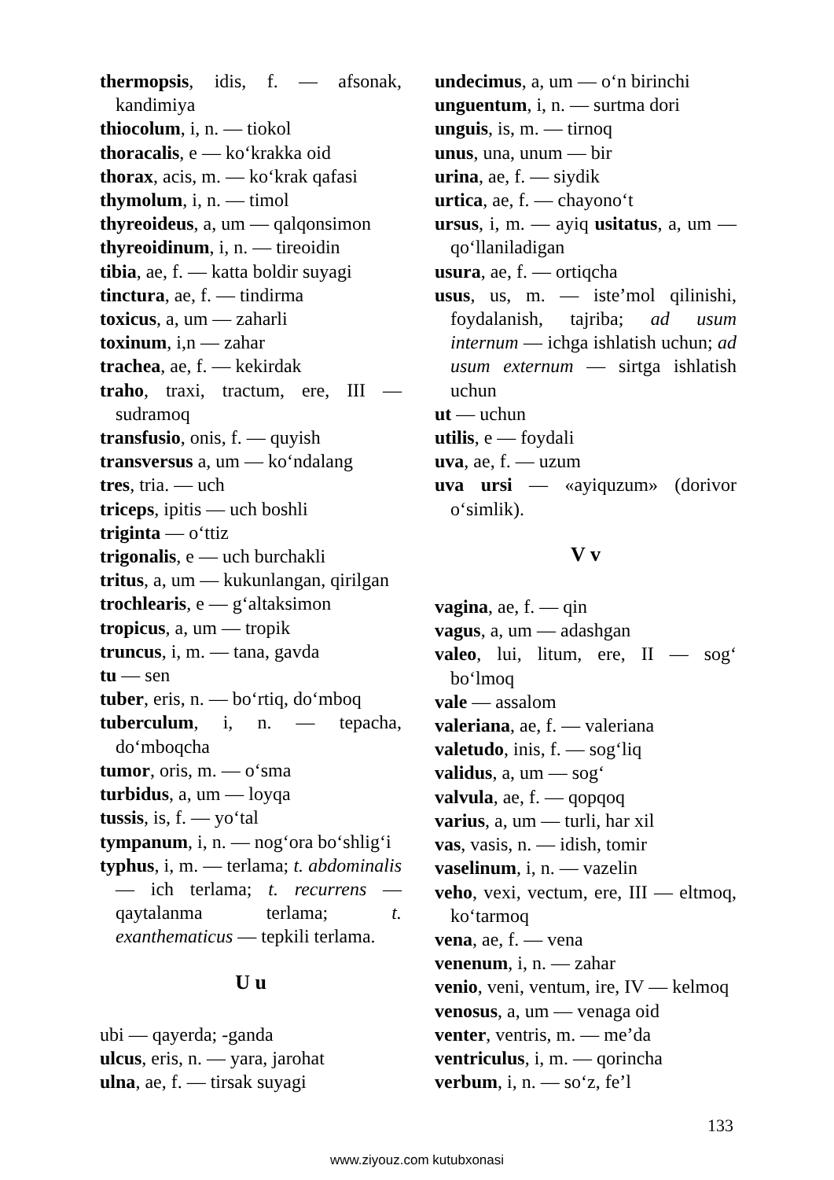thermopsis, idis, f. — afsonak, kandimiya
thiocolum, i, n. — tiokol
thoracalis, e — ko‘krakka oid
thorax, acis, m. — ko‘krak qafasi
thymolum, i, n. — timol
thyreoideus, a, um — qalqonsimon
thyreoidinum, i, n. — tireoidin
tibia, ae, f. — katta boldir suyagi
tinctura, ae, f. — tindirma
toxicus, a, um — zaharli
toxinum, i,n — zahar
trachea, ae, f. — kekirdak
traho, traxi, tractum, ere, III — sudramoq
transfusio, onis, f. — quyish
transversus a, um — ko‘ndalang
tres, tria. — uch
triceps, ipitis — uch boshli
triginta — o‘ttiz
trigonalis, e — uch burchakli
tritus, a, um — kukunlangan, qirilgan
trochlearis, e — g‘altaksimon
tropicus, a, um — tropik
truncus, i, m. — tana, gavda
tu — sen
tuber, eris, n. — bo‘rtiq, do‘mboq
tuberculum, i, n. — tepacha, do‘mboqcha
tumor, oris, m. — o‘sma
turbidus, a, um — loyqa
tussis, is, f. — yo‘tal
tympanum, i, n. — nog‘ora bo‘shlig‘i
typhus, i, m. — terlama; t. abdominalis — ich terlama; t. recurrens — qaytalanma terlama; t. exanthematicus — tepkili terlama.
U u
ubi — qayerda; -ganda
ulcus, eris, n. — yara, jarohat
ulna, ae, f. — tirsak suyagi
undecimus, a, um — o‘n birinchi
unguentum, i, n. — surtma dori
unguis, is, m. — tirnoq
unus, una, unum — bir
urina, ae, f. — siydik
urtica, ae, f. — chayono‘t
ursus, i, m. — ayiq usitatus, a, um — qo‘llaniladigan
usura, ae, f. — ortiqcha
usus, us, m. — iste’mol qilinishi, foydalanish, tajriba; ad usum internum — ichga ishlatish uchun; ad usum externum — sirtga ishlatish uchun
ut — uchun
utilis, e — foydali
uva, ae, f. — uzum
uva ursi — «ayiquzum» (dorivor o‘simlik).
V v
vagina, ae, f. — qin
vagus, a, um — adashgan
valeo, lui, litum, ere, II — sog‘ bo‘lmoq
vale — assalom
valeriana, ae, f. — valeriana
valetudo, inis, f. — sog‘liq
validus, a, um — sog‘
valvula, ae, f. — qopqoq
varius, a, um — turli, har xil
vas, vasis, n. — idish, tomir
vaselinum, i, n. — vazelin
veho, vexi, vectum, ere, III — eltmoq, ko‘tarmoq
vena, ae, f. — vena
venenum, i, n. — zahar
venio, veni, ventum, ire, IV — kelmoq
venosus, a, um — venaga oid
venter, ventris, m. — me’da
ventriculus, i, m. — qorincha
verbum, i, n. — so‘z, fe’l
133
www.ziyouz.com kutubxonasi